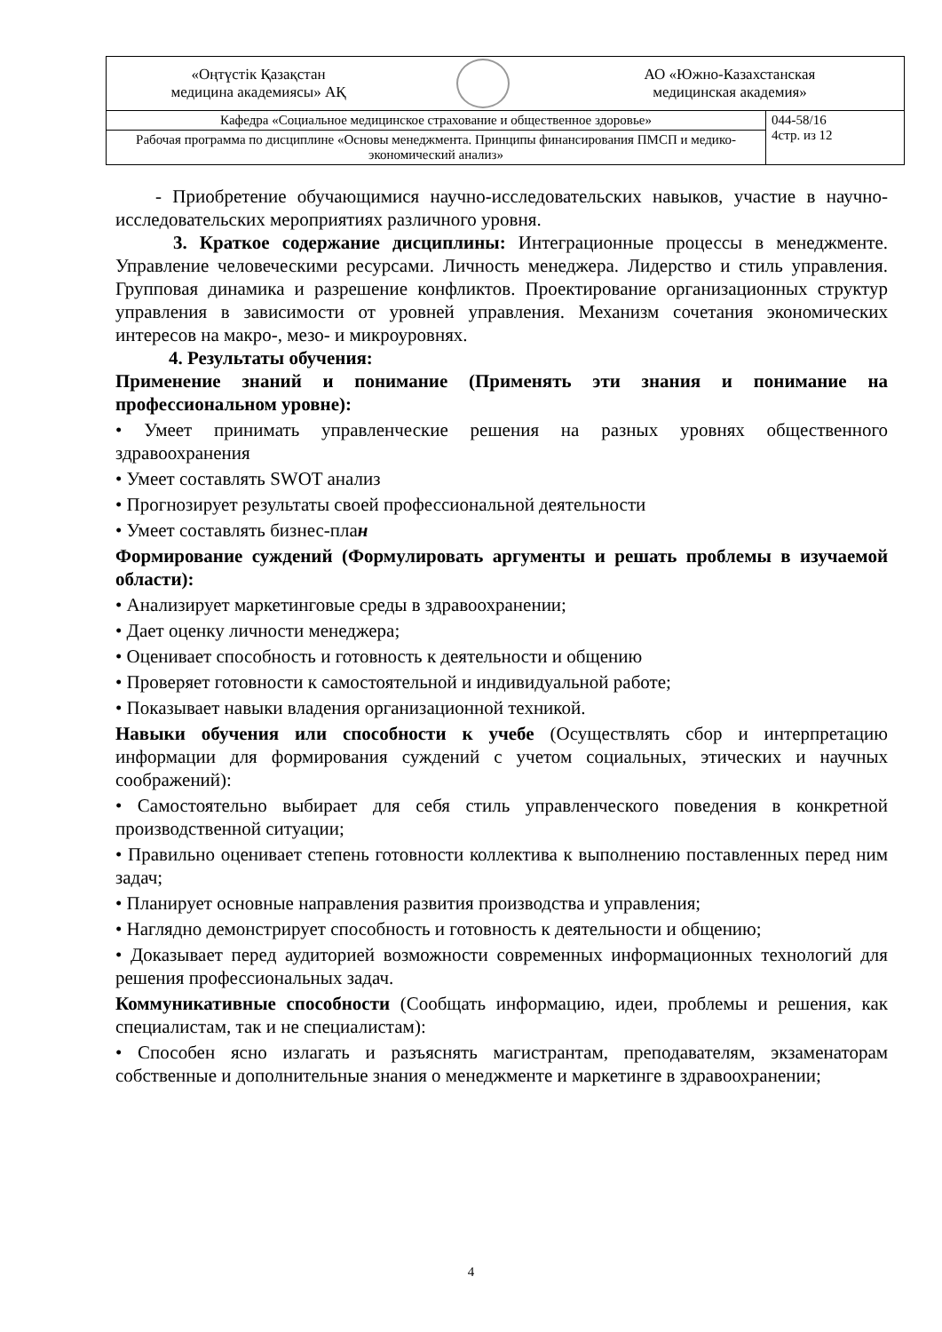| «Оңтүстік Қазақстан медицина академиясы» АҚ АО «Южно-Казахстанская медицинская академия» | |
| Кафедра «Социальное медицинское страхование и общественное здоровье» | 044-58/16 4стр. из 12 |
| Рабочая программа по дисциплине «Основы менеджмента. Принципы финансирования ПМСП и медико-экономический анализ» | |
- Приобретение обучающимися научно-исследовательских навыков, участие в научно-исследовательских мероприятиях различного уровня.
3. Краткое содержание дисциплины: Интеграционные процессы в менеджменте. Управление человеческими ресурсами. Личность менеджера. Лидерство и стиль управления. Групповая динамика и разрешение конфликтов. Проектирование организационных структур управления в зависимости от уровней управления. Механизм сочетания экономических интересов на макро-, мезо- и микроуровнях.
4. Результаты обучения:
Применение знаний и понимание (Применять эти знания и понимание на профессиональном уровне):
• Умеет принимать управленческие решения на разных уровнях общественного здравоохранения
• Умеет составлять SWOT анализ
• Прогнозирует результаты своей профессиональной деятельности
• Умеет составлять бизнес-план
Формирование суждений (Формулировать аргументы и решать проблемы в изучаемой области):
• Анализирует маркетинговые среды в здравоохранении;
• Дает оценку личности менеджера;
• Оценивает способность и готовность к деятельности и общению
• Проверяет готовности к самостоятельной и индивидуальной работе;
• Показывает навыки владения организационной техникой.
Навыки обучения или способности к учебе (Осуществлять сбор и интерпретацию информации для формирования суждений с учетом социальных, этических и научных соображений):
• Самостоятельно выбирает для себя стиль управленческого поведения в конкретной производственной ситуации;
• Правильно оценивает степень готовности коллектива к выполнению поставленных перед ним задач;
• Планирует основные направления развития производства и управления;
• Наглядно демонстрирует способность и готовность к деятельности и общению;
• Доказывает перед аудиторией возможности современных информационных технологий для решения профессиональных задач.
Коммуникативные способности (Сообщать информацию, идеи, проблемы и решения, как специалистам, так и не специалистам):
• Способен ясно излагать и разъяснять магистрантам, преподавателям, экзаменаторам собственные и дополнительные знания о менеджменте и маркетинге в здравоохранении;
4